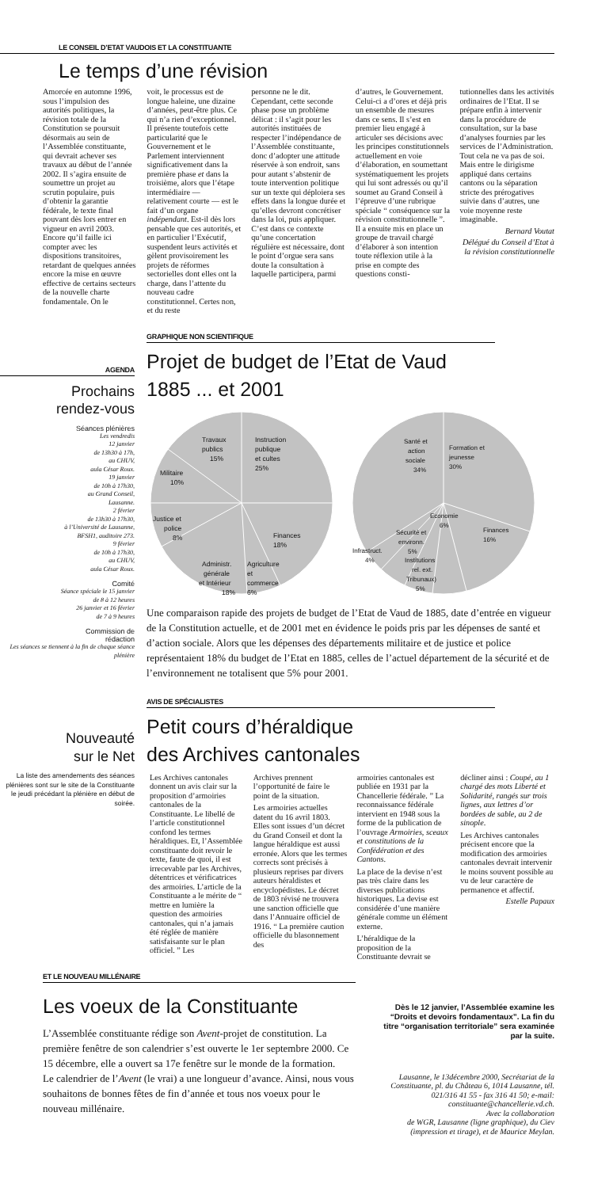LE CONSEIL D’ETAT VAUDOIS ET LA CONSTITUANTE
Le temps d’une révision
Amorcée en automne 1996, sous l’impulsion des autorités politiques, la révision totale de la Constitution se poursuit désormais au sein de l’Assemblée constituante, qui devrait achever ses travaux au début de l’année 2002. Il s’agira ensuite de soumettre un projet au scrutin populaire, puis d’obtenir la garantie fédérale, le texte final pouvant dès lors entrer en vigueur en avril 2003. Encore qu’il faille ici compter avec les dispositions transitoires, retardant de quelques années encore la mise en œuvre effective de certains secteurs de la nouvelle charte fondamentale. On le
voit, le processus est de longue haleine, une dizaine d’années, peut-être plus. Ce qui n’a rien d’exceptionnel.
Il présente toutefois cette particularité que le Gouvernement et le Parlement interviennent significativement dans la première phase et dans la troisième, alors que l’étape intermédiaire — relativement courte — est le fait d’un organe indépendant. Est-il dès lors pensable que ces autorités, et en particulier l’Exécutif, suspendent leurs activités et gèlent provisoirement les projets de réformes sectorielles dont elles ont la charge, dans l’attente du nouveau cadre constitutionnel. Certes non, et du reste
personne ne le dit. Cependant, cette seconde phase pose un problème délicat : il s’agit pour les autorités instituées de respecter l’indépendance de l’Assemblée constituante, donc d’adopter une attitude réservée à son endroit, sans pour autant s’abstenir de toute intervention politique sur un texte qui déploiera ses effets dans la longue durée et qu’elles devront concrétiser dans la loi, puis appliquer.
C’est dans ce contexte qu’une concertation régulière est nécessaire, dont le point d’orgue sera sans doute la consultation à laquelle participera, parmi
d’autres, le Gouvernement. Celui-ci a d’ores et déjà pris un ensemble de mesures dans ce sens. Il s’est en premier lieu engagé à articuler ses décisions avec les principes constitutionnels actuellement en voie d’élaboration, en soumettant systématiquement les projets qui lui sont adressés ou qu’il soumet au Grand Conseil à l’épreuve d’une rubrique spéciale “ conséquence sur la révision constitutionnelle ”. Il a ensuite mis en place un groupe de travail chargé d’élaborer à son intention toute réflexion utile à la prise en compte des questions consti-
tutionnelles dans les activités ordinaires de l’Etat. Il se prépare enfin à intervenir dans la procédure de consultation, sur la base d’analyses fournies par les services de l’Administration.
Tout cela ne va pas de soi. Mais entre le dirigisme appliqué dans certains cantons ou la séparation stricte des prérogatives suivie dans d’autres, une voie moyenne reste imaginable.
Bernard Voutat
Délégué du Conseil d’Etat à la révision constitutionnelle
AGENDA
Prochains
rendez-vous
Séances plénières
Les vendredis
12 janvier
de 13h30 à 17h,
au CHUV,
aula César Roux.
19 janvier
de 10h à 17h30,
au Grand Conseil,
Lausanne.
2 février
de 13h30 à 17h30,
à l’Université de Lausanne,
BFSH1, auditoire 273.
9 février
de 10h à 17h30,
au CHUV,
aula César Roux.
Comité
Séance spéciale le 15 janvier
de 8 à 12 heures
26 janvier et 16 février
de 7 à 9 heures
Commission de
rédaction
Les séances se tiennent à la fin de chaque séance plénière
Nouveauté
sur le Net
La liste des amendements des séances plénières sont sur le site de la Constituante le jeudi précédant la plénière en début de soirée.
GRAPHIQUE NON SCIENTIFIQUE
Projet de budget de l’Etat de Vaud
1885 ... et 2001
Instruction
publique
et cultes
25%
Travaux
publics
15%
Militaire
10%
Justice et
police
8%
Finances
18%
Administr.
générale
et Intérieur
18%
Agriculture
et
commerce
6%
Santé et
action
sociale
34%
Formation et
jeunesse
30%
Economie
6%
Finances
16%
Sécurité et
environn.
5%
Infrastruct.
4%
Institutions
rel. ext.
Tribunaux)
5%
Une comparaison rapide des projets de budget de l’Etat de Vaud de 1885, date d’entrée en vigueur de la Constitution actuelle, et de 2001 met en évidence le poids pris par les dépenses de santé et d’action sociale. Alors que les dépenses des départements militaire et de justice et police représentaient 18% du budget de l’Etat en 1885, celles de l’actuel département de la sécurité et de l’environnement ne totalisent que 5% pour 2001.
AVIS DE SPÉCIALISTES
Petit cours d’héraldique
des Archives cantonales
Les Archives cantonales donnent un avis clair sur la proposition d’armoiries cantonales de la Constituante. Le libellé de l’article constitutionnel confond les termes héraldiques. Et, l’Assemblée constituante doit revoir le texte, faute de quoi, il est irrecevable par les Archives, détentrices et vérificatrices des armoiries. L’article de la Constituante a le mérite de “ mettre en lumière la question des armoiries cantonales, qui n’a jamais été réglée de manière satisfaisante sur le plan officiel. ” Les
Archives prennent l’opportunité de faire le point de la situation.
Les armoiries actuelles datent du 16 avril 1803. Elles sont issues d’un décret du Grand Conseil et dont la langue héraldique est aussi erronée. Alors que les termes corrects sont précisés à plusieurs reprises par divers auteurs héraldistes et encyclopédistes. Le décret de 1803 révisé ne trouvera une sanction officielle que dans l’Annuaire officiel de 1916. “ La première caution officielle du blasonnement des
armoiries cantonales est publiée en 1931 par la Chancellerie fédérale. ” La reconnaissance fédérale intervient en 1948 sous la forme de la publication de l’ouvrage Armoiries, sceaux et constitutions de la Confédération et des Cantons.
La place de la devise n’est pas très claire dans les diverses publications historiques. La devise est considérée d’une manière générale comme un élément externe.
L’héraldique de la proposition de la Constituante devrait se
décliner ainsi : Coupé, au 1 chargé des mots Liberté et Solidarité, rangés sur trois lignes, aux lettres d’or bordées de sable, au 2 de sinople.
Les Archives cantonales précisent encore que la modification des armoiries cantonales devrait intervenir le moins souvent possible au vu de leur caractère de permanence et affectif.
Estelle Papaux
ET LE NOUVEAU MILLÉNAIRE
Les voeux de la Constituante
L’Assemblée constituante rédige son Avent-projet de constitution. La première fenêtre de son calendrier s’est ouverte le 1er septembre 2000. Ce 15 décembre, elle a ouvert sa 17e fenêtre sur le monde de la formation.
Le calendrier de l’Avent (le vrai) a une longueur d’avance. Ainsi, nous vous souhaitons de bonnes fêtes de fin d’année et tous nos voeux pour le nouveau millénaire.
Dès le 12 janvier, l’Assemblée examine les “Droits et devoirs fondamentaux”. La fin du titre “organisation territoriale” sera examinée par la suite.
Lausanne, le 13décembre 2000, Secrétariat de la Constituante, pl. du Château 6, 1014 Lausanne, tél. 021/316 41 55 - fax 316 41 50; e-mail: constituante@chancellerie.vd.ch.
Avec la collaboration
de WGR, Lausanne (ligne graphique), du Ciev (impression et tirage), et de Maurice Meylan.